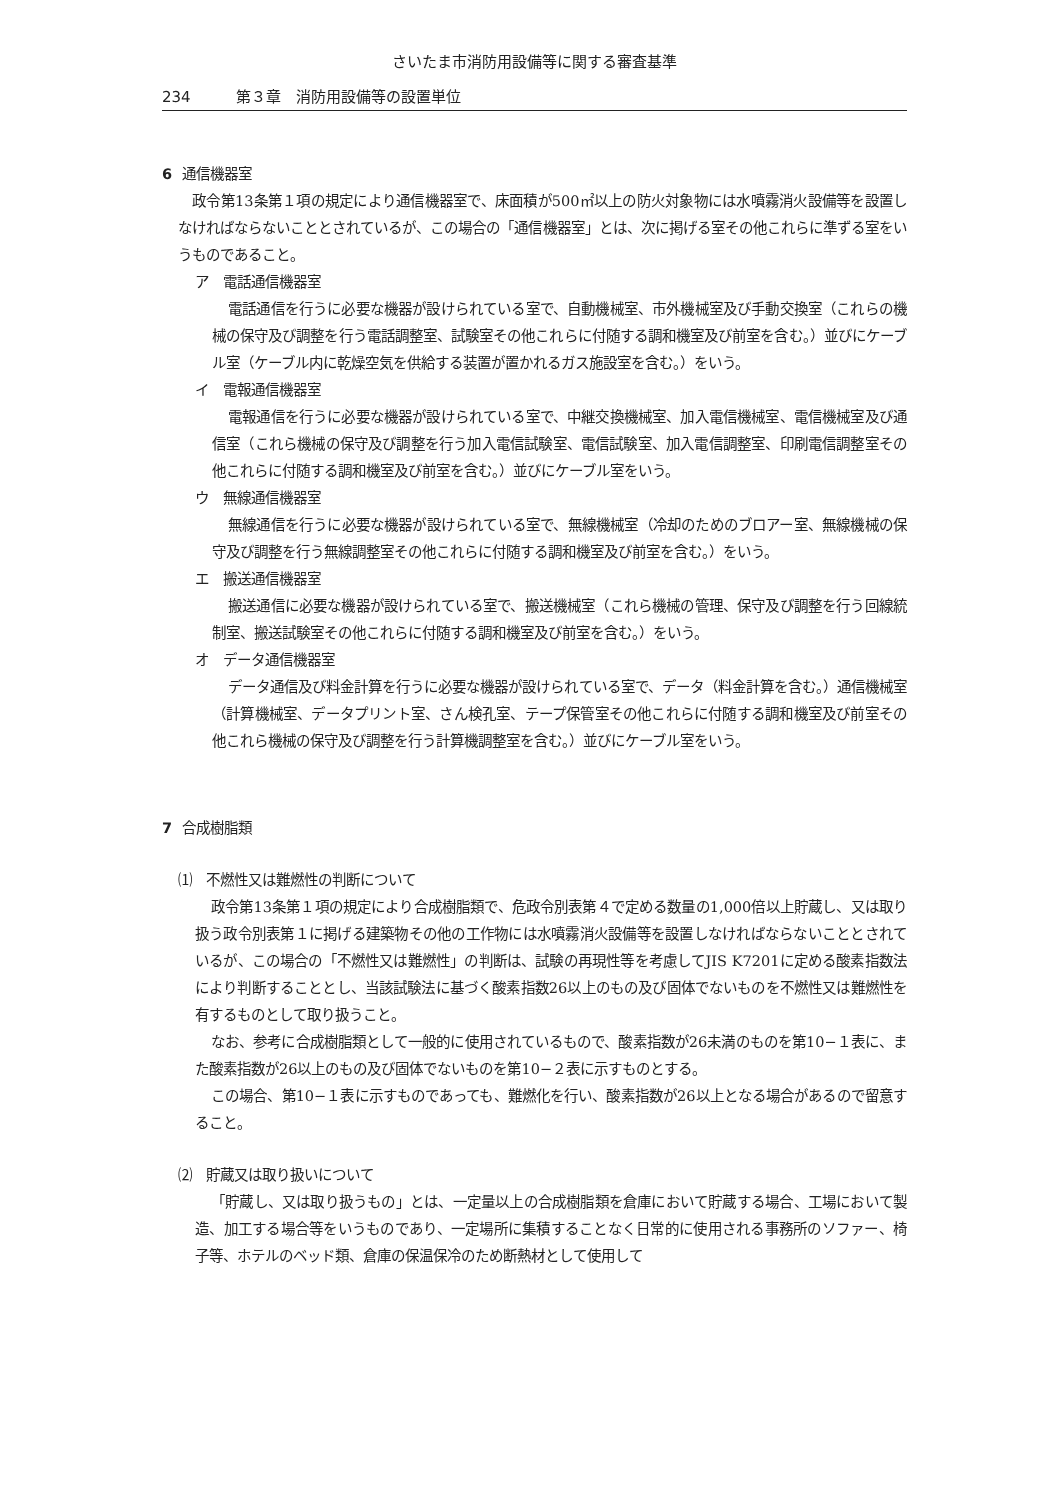さいたま市消防用設備等に関する審査基準
234 第３章　消防用設備等の設置単位
6 通信機器室
　政令第13条第１項の規定により通信機器室で、床面積が500㎡以上の防火対象物には水噴霧消火設備等を設置しなければならないこととされているが、この場合の「通信機器室」とは、次に掲げる室その他これらに準ずる室をいうものであること。
ア　電話通信機器室
電話通信を行うに必要な機器が設けられている室で、自動機械室、市外機械室及び手動交換室（これらの機械の保守及び調整を行う電話調整室、試験室その他これらに付随する調和機室及び前室を含む。）並びにケーブル室（ケーブル内に乾燥空気を供給する装置が置かれるガス施設室を含む。）をいう。
イ　電報通信機器室
電報通信を行うに必要な機器が設けられている室で、中継交換機械室、加入電信機械室、電信機械室及び通信室（これら機械の保守及び調整を行う加入電信試験室、電信試験室、加入電信調整室、印刷電信調整室その他これらに付随する調和機室及び前室を含む。）並びにケーブル室をいう。
ウ　無線通信機器室
無線通信を行うに必要な機器が設けられている室で、無線機械室（冷却のためのブロアー室、無線機械の保守及び調整を行う無線調整室その他これらに付随する調和機室及び前室を含む。）をいう。
エ　搬送通信機器室
搬送通信に必要な機器が設けられている室で、搬送機械室（これら機械の管理、保守及び調整を行う回線統制室、搬送試験室その他これらに付随する調和機室及び前室を含む。）をいう。
オ　データ通信機器室
データ通信及び料金計算を行うに必要な機器が設けられている室で、データ（料金計算を含む。）通信機械室（計算機械室、データプリント室、さん検孔室、テープ保管室その他これらに付随する調和機室及び前室その他これら機械の保守及び調整を行う計算機調整室を含む。）並びにケーブル室をいう。
7 合成樹脂類
⑴　不燃性又は難燃性の判断について
政令第13条第１項の規定により合成樹脂類で、危政令別表第４で定める数量の1,000倍以上貯蔵し、又は取り扱う政令別表第１に掲げる建築物その他の工作物には水噴霧消火設備等を設置しなければならないこととされているが、この場合の「不燃性又は難燃性」の判断は、試験の再現性等を考慮してJIS K7201に定める酸素指数法により判断することとし、当該試験法に基づく酸素指数26以上のもの及び固体でないものを不燃性又は難燃性を有するものとして取り扱うこと。
なお、参考に合成樹脂類として一般的に使用されているもので、酸素指数が26未満のものを第10−１表に、また酸素指数が26以上のもの及び固体でないものを第10−２表に示すものとする。
この場合、第10−１表に示すものであっても、難燃化を行い、酸素指数が26以上となる場合があるので留意すること。
⑵　貯蔵又は取り扱いについて
「貯蔵し、又は取り扱うもの」とは、一定量以上の合成樹脂類を倉庫において貯蔵する場合、工場において製造、加工する場合等をいうものであり、一定場所に集積することなく日常的に使用される事務所のソファー、椅子等、ホテルのベッド類、倉庫の保温保冷のため断熱材として使用して